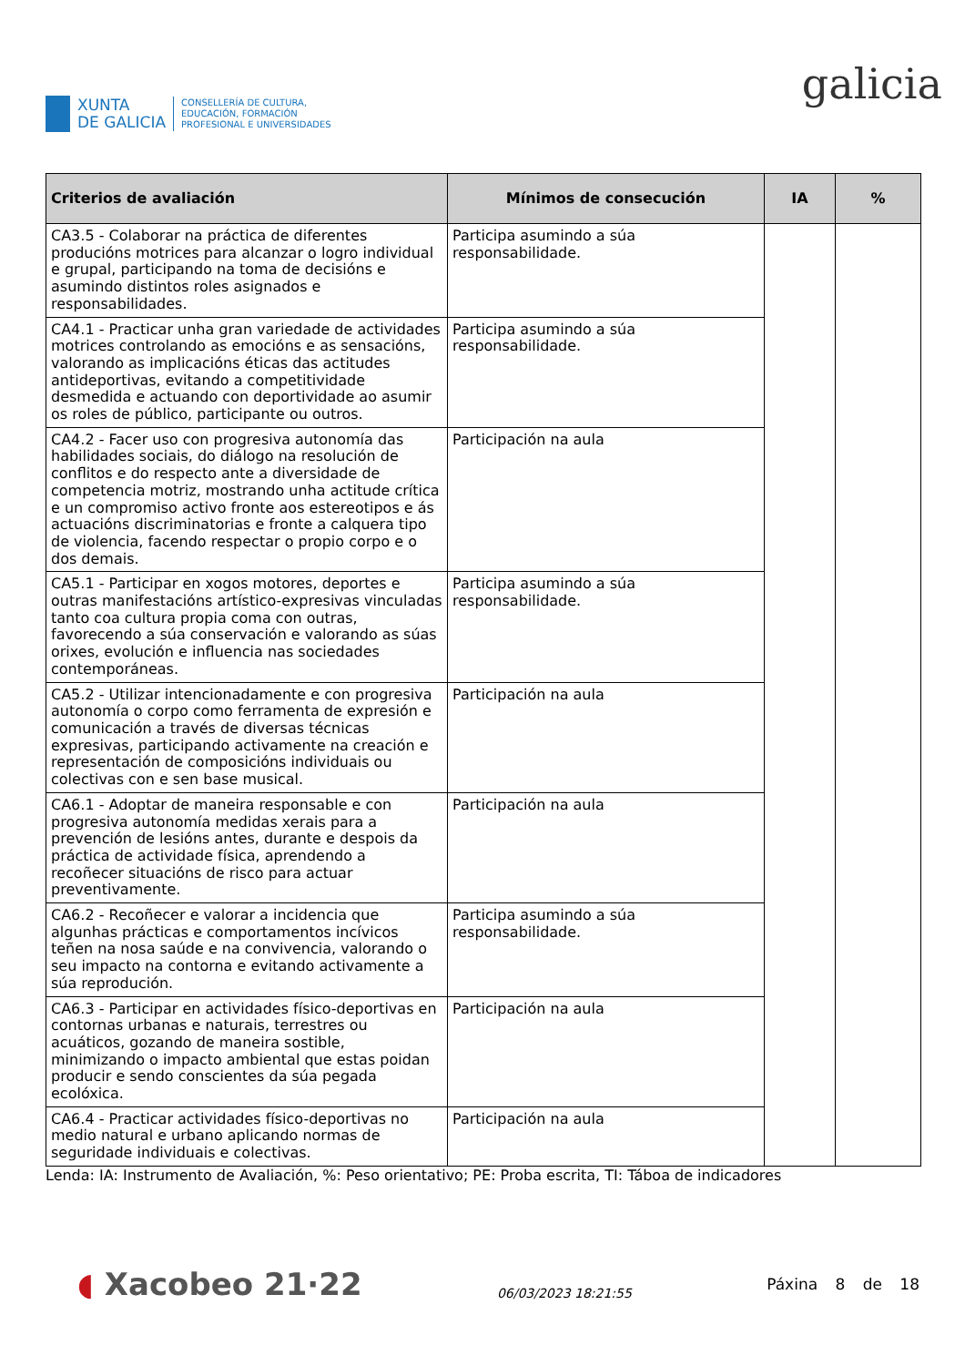XUNTA
DE GALICIA
CONSELLERÍA DE CULTURA,
EDUCACIÓN, FORMACIÓN
PROFESIONAL E UNIVERSIDADES
galicia
| Criterios de avaliación | Mínimos de consecución | IA | % |
| --- | --- | --- | --- |
| CA3.5 - Colaborar na práctica de diferentes producións motrices para alcanzar o logro individual e grupal, participando na toma de decisións e asumindo distintos roles asignados e responsabilidades. | Participa asumindo a súa responsabilidade. | | |
| CA4.1 - Practicar unha gran variedade de actividades motrices controlando as emocións e as sensacións, valorando as implicacións éticas das actitudes antideportivas, evitando a competitividade desmedida e actuando con deportividade ao asumir os roles de público, participante ou outros. | Participa asumindo a súa responsabilidade. | | |
| CA4.2 - Facer uso con progresiva autonomía das habilidades sociais, do diálogo na resolución de conflitos e do respecto ante a diversidade de competencia motriz, mostrando unha actitude crítica e un compromiso activo fronte aos estereotipos e ás actuacións discriminatorias e fronte a calquera tipo de violencia, facendo respectar o propio corpo e o dos demais. | Participación na aula | | |
| CA5.1 - Participar en xogos motores, deportes e outras manifestacións artístico-expresivas vinculadas tanto coa cultura propia coma con outras, favorecendo a súa conservación e valorando as súas orixes, evolución e influencia nas sociedades contemporáneas. | Participa asumindo a súa responsabilidade. | | |
| CA5.2 - Utilizar intencionadamente e con progresiva autonomía o corpo como ferramenta de expresión e comunicación a través de diversas técnicas expresivas, participando activamente na creación e representación de composicións individuais ou colectivas con e sen base musical. | Participación na aula | | |
| CA6.1 - Adoptar de maneira responsable e con progresiva autonomía medidas xerais para a prevención de lesións antes, durante e despois da práctica de actividade física, aprendendo a recoñecer situacións de risco para actuar preventivamente. | Participación na aula | | |
| CA6.2 - Recoñecer e valorar a incidencia que algunhas prácticas e comportamentos incívicos teñen na nosa saúde e na convivencia, valorando o seu impacto na contorna e evitando activamente a súa reprodución. | Participa asumindo a súa responsabilidade. | | |
| CA6.3 - Participar en actividades físico-deportivas en contornas urbanas e naturais, terrestres ou acuáticos, gozando de maneira sostible, minimizando o impacto ambiental que estas poidan producir e sendo conscientes da súa pegada ecolóxica. | Participación na aula | | |
| CA6.4 - Practicar actividades físico-deportivas no medio natural e urbano aplicando normas de seguridade individuais e colectivas. | Participación na aula | | |
Lenda: IA: Instrumento de Avaliación, %: Peso orientativo; PE: Proba escrita, TI: Táboa de indicadores
◖ Xacobeo 21·22
06/03/2023 18:21:55
Páxina 8 de 18